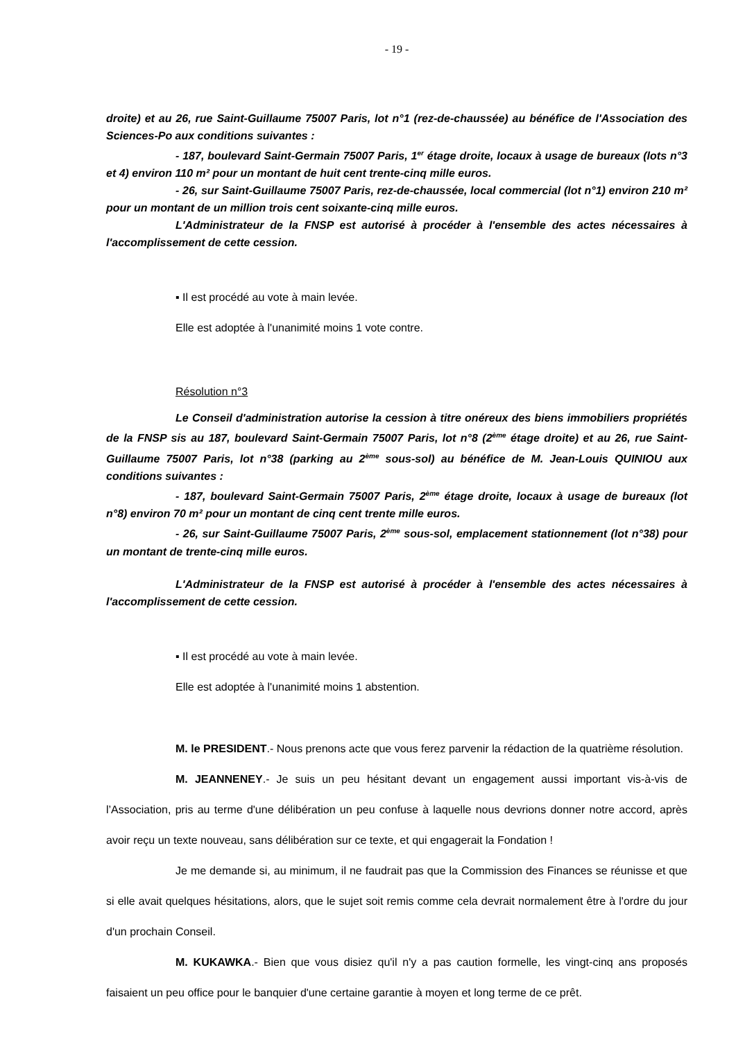- 19 -
droite) et au 26, rue Saint-Guillaume 75007 Paris, lot n°1 (rez-de-chaussée) au bénéfice de l'Association des Sciences-Po aux conditions suivantes :
- 187, boulevard Saint-Germain 75007 Paris, 1<sup>er</sup> étage droite, locaux à usage de bureaux (lots n°3 et 4) environ 110 m² pour un montant de huit cent trente-cinq mille euros.
- 26, sur Saint-Guillaume 75007 Paris, rez-de-chaussée, local commercial (lot n°1) environ 210 m² pour un montant de un million trois cent soixante-cinq mille euros.
L'Administrateur de la FNSP est autorisé à procéder à l'ensemble des actes nécessaires à l'accomplissement de cette cession.
▪ Il est procédé au vote à main levée.
Elle est adoptée à l'unanimité moins 1 vote contre.
Résolution n°3
Le Conseil d'administration autorise la cession à titre onéreux des biens immobiliers propriétés de la FNSP sis au 187, boulevard Saint-Germain 75007 Paris, lot n°8 (2<sup>ème</sup> étage droite) et au 26, rue Saint-Guillaume 75007 Paris, lot n°38 (parking au 2<sup>ème</sup> sous-sol) au bénéfice de M. Jean-Louis QUINIOU aux conditions suivantes :
- 187, boulevard Saint-Germain 75007 Paris, 2<sup>ème</sup> étage droite, locaux à usage de bureaux (lot n°8) environ 70 m² pour un montant de cinq cent trente mille euros.
- 26, sur Saint-Guillaume 75007 Paris, 2<sup>ème</sup> sous-sol, emplacement stationnement (lot n°38) pour un montant de trente-cinq mille euros.
L'Administrateur de la FNSP est autorisé à procéder à l'ensemble des actes nécessaires à l'accomplissement de cette cession.
▪ Il est procédé au vote à main levée.
Elle est adoptée à l'unanimité moins 1 abstention.
M. le PRESIDENT.- Nous prenons acte que vous ferez parvenir la rédaction de la quatrième résolution.
M. JEANNENEY.- Je suis un peu hésitant devant un engagement aussi important vis-à-vis de l’Association, pris au terme d'une délibération un peu confuse à laquelle nous devrions donner notre accord, après avoir reçu un texte nouveau, sans délibération sur ce texte, et qui engagerait la Fondation !
Je me demande si, au minimum, il ne faudrait pas que la Commission des Finances se réunisse et que si elle avait quelques hésitations, alors, que le sujet soit remis comme cela devrait normalement être à l'ordre du jour d'un prochain Conseil.
M. KUKAWKA.- Bien que vous disiez qu'il n'y a pas caution formelle, les vingt-cinq ans proposés faisaient un peu office pour le banquier d'une certaine garantie à moyen et long terme de ce prêt.